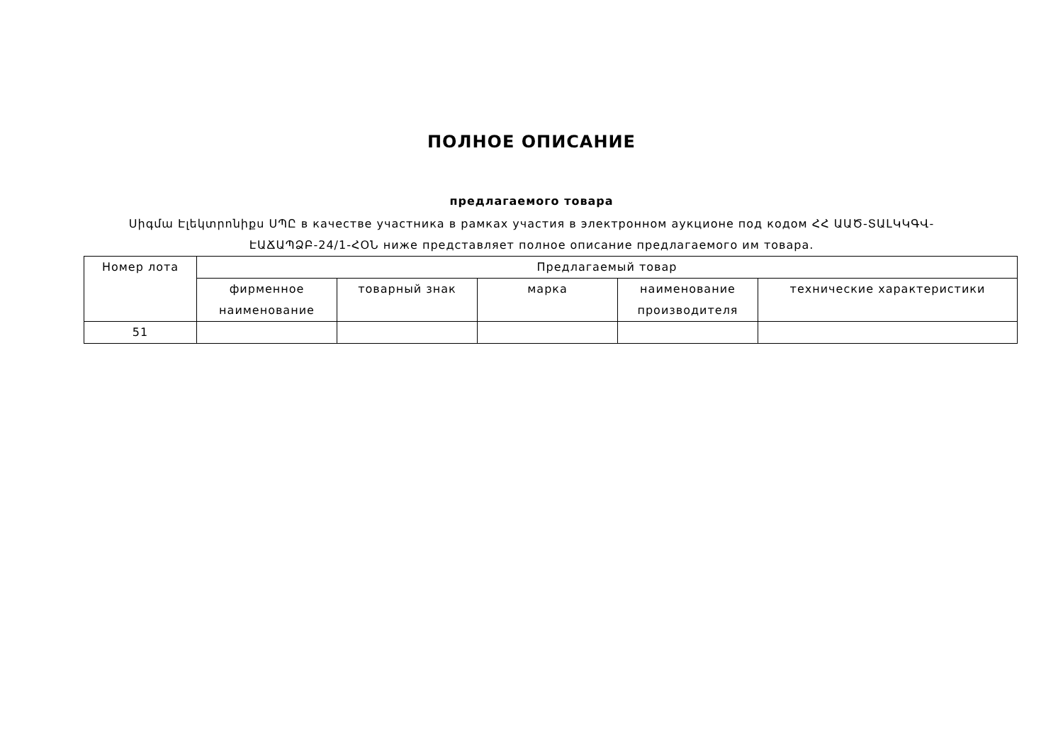ПОЛНОЕ ОПИСАНИЕ
предлагаемого товара
Սիգմա Էլեկտրոնիքս ՍՊԸ в качестве участника в рамках участия в электронном аукционе под кодом ՀՀ ԱԱԾ-ՏԱԼԿԿԳՎ-ԷԱՃԱՊՁԲ-24/1-ՀՕՆ ниже представляет полное описание предлагаемого им товара.
| Номер лота | Предлагаемый товар | | | | |
| --- | --- | --- | --- | --- | --- |
| | фирменное наименование | товарный знак | марка | наименование производителя | технические характеристики |
| 51 | | | | | |